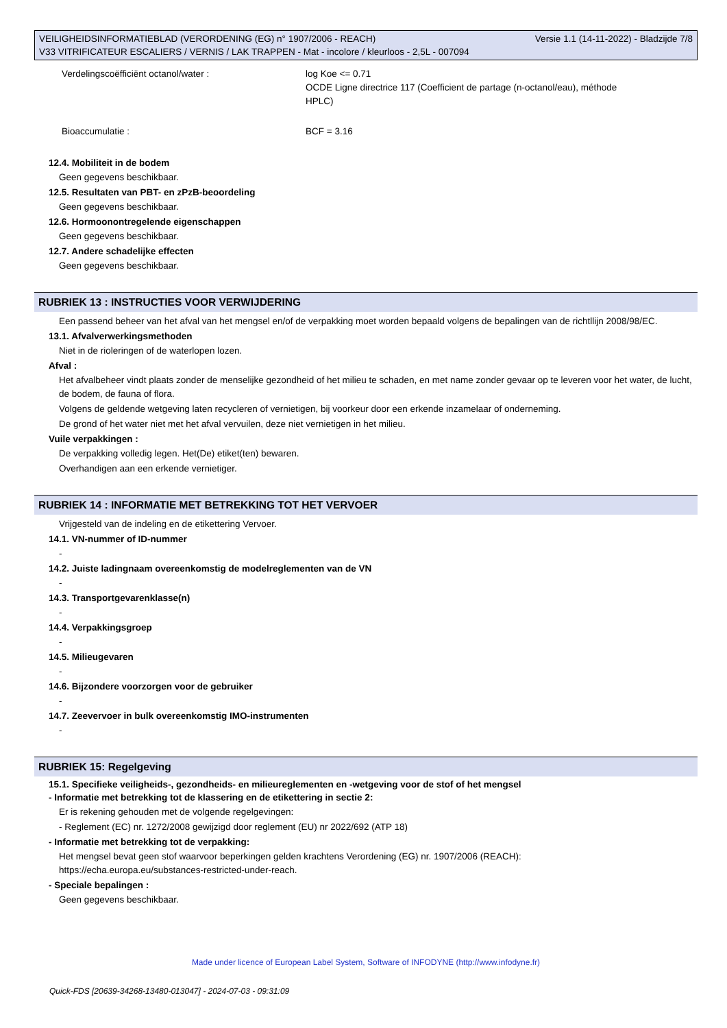Versie 1.1 (14-11-2022) - Bladzijde 7/8 VEILIGHEIDSINFORMATIEBLAD (VERORDENING (EG) n° 1907/2006 - REACH)
V33 VITRIFICATEUR ESCALIERS / VERNIS / LAK TRAPPEN - Mat - incolore / kleurloos - 2,5L - 007094
| Verdelingscoëfficiënt octanol/water : | log Koe <= 0.71 OCDE Ligne directrice 117 (Coefficient de partage (n-octanol/eau), méthode HPLC) |
| Bioaccumulatie : | BCF = 3.16 |
12.4. Mobiliteit in de bodem
Geen gegevens beschikbaar.
12.5. Resultaten van PBT- en zPzB-beoordeling
Geen gegevens beschikbaar.
12.6. Hormoonontregelende eigenschappen
Geen gegevens beschikbaar.
12.7. Andere schadelijke effecten
Geen gegevens beschikbaar.
RUBRIEK 13 : INSTRUCTIES VOOR VERWIJDERING
Een passend beheer van het afval van het mengsel en/of de verpakking moet worden bepaald volgens de bepalingen van de richtllijn 2008/98/EC.
13.1. Afvalverwerkingsmethoden
Niet in de rioleringen of de waterlopen lozen.
Afval :
Het afvalbeheer vindt plaats zonder de menselijke gezondheid of het milieu te schaden, en met name zonder gevaar op te leveren voor het water, de lucht, de bodem, de fauna of flora.
Volgens de geldende wetgeving laten recycleren of vernietigen, bij voorkeur door een erkende inzamelaar of onderneming.
De grond of het water niet met het afval vervuilen, deze niet vernietigen in het milieu.
Vuile verpakkingen :
De verpakking volledig legen. Het(De) etiket(ten) bewaren.
Overhandigen aan een erkende vernietiger.
RUBRIEK 14 : INFORMATIE MET BETREKKING TOT HET VERVOER
Vrijgesteld van de indeling en de etikettering Vervoer.
14.1. VN-nummer of ID-nummer
-
14.2. Juiste ladingnaam overeenkomstig de modelreglementen van de VN
-
14.3. Transportgevarenklasse(n)
-
14.4. Verpakkingsgroep
-
14.5. Milieugevaren
-
14.6. Bijzondere voorzorgen voor de gebruiker
-
14.7. Zeevervoer in bulk overeenkomstig IMO-instrumenten
-
RUBRIEK 15: Regelgeving
15.1. Specifieke veiligheids-, gezondheids- en milieureglementen en -wetgeving voor de stof of het mengsel
- Informatie met betrekking tot de klassering en de etikettering in sectie 2:
Er is rekening gehouden met de volgende regelgevingen:
- Reglement (EC) nr. 1272/2008 gewijzigd door reglement (EU) nr 2022/692 (ATP 18)
- Informatie met betrekking tot de verpakking:
Het mengsel bevat geen stof waarvoor beperkingen gelden krachtens Verordening (EG) nr. 1907/2006 (REACH):
https://echa.europa.eu/substances-restricted-under-reach.
- Speciale bepalingen :
Geen gegevens beschikbaar.
Made under licence of European Label System, Software of INFODYNE (http://www.infodyne.fr)
Quick-FDS [20639-34268-13480-013047] - 2024-07-03 - 09:31:09